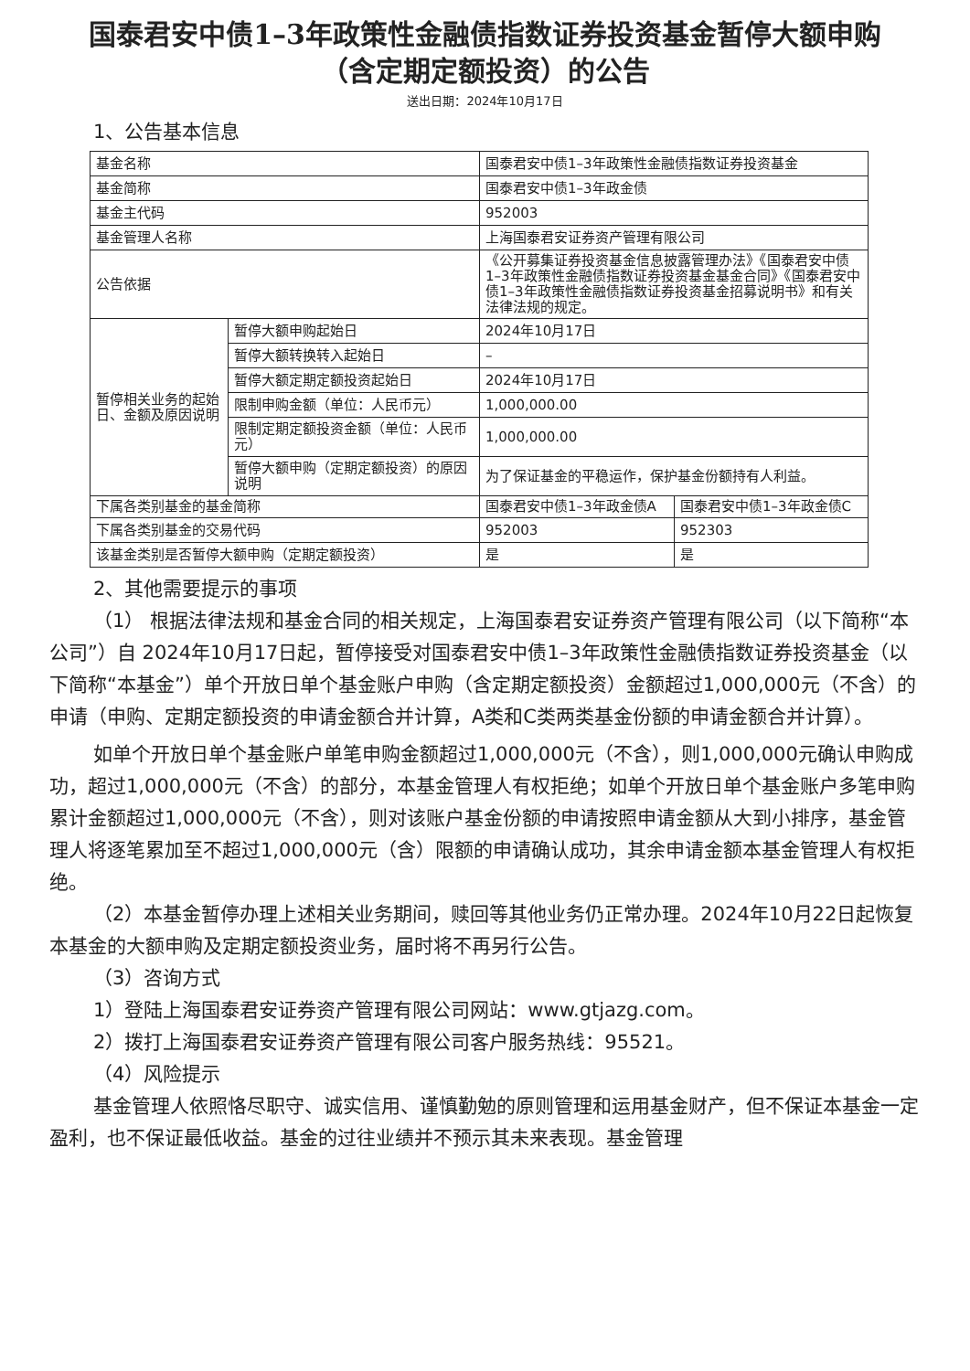国泰君安中债1–3年政策性金融债指数证券投资基金暂停大额申购
（含定期定额投资）的公告
送出日期：2024年10月17日
1、公告基本信息
| 基金名称 | | 国泰君安中债1–3年政策性金融债指数证券投资基金 | |
| 基金简称 | | 国泰君安中债1–3年政金债 | |
| 基金主代码 | | 952003 | |
| 基金管理人名称 | | 上海国泰君安证券资产管理有限公司 | |
| 公告依据 | | 《公开募集证券投资基金信息披露管理办法》《国泰君安中债1–3年政策性金融债指数证券投资基金基金合同》《国泰君安中债1–3年政策性金融债指数证券投资基金招募说明书》和有关法律法规的规定。 | |
| 暂停相关业务的起始日、金额及原因说明 | 暂停大额申购起始日 | 2024年10月17日 | |
| | 暂停大额转换转入起始日 | – | |
| | 暂停大额定期定额投资起始日 | 2024年10月17日 | |
| | 限制申购金额（单位：人民币元） | 1,000,000.00 | |
| | 限制定期定额投资金额（单位：人民币元） | 1,000,000.00 | |
| | 暂停大额申购（定期定额投资）的原因说明 | 为了保证基金的平稳运作，保护基金份额持有人利益。 | |
| 下属各类别基金的基金简称 | | 国泰君安中债1–3年政金债A | 国泰君安中债1–3年政金债C |
| 下属各类别基金的交易代码 | | 952003 | 952303 |
| 该基金类别是否暂停大额申购（定期定额投资） | | 是 | 是 |
2、其他需要提示的事项
（1） 根据法律法规和基金合同的相关规定，上海国泰君安证券资产管理有限公司（以下简称“本公司”）自 2024年10月17日起，暂停接受对国泰君安中债1–3年政策性金融债指数证券投资基金（以下简称“本基金”）单个开放日单个基金账户申购（含定期定额投资）金额超过1,000,000元（不含）的申请（申购、定期定额投资的申请金额合并计算，A类和C类两类基金份额的申请金额合并计算）。
如单个开放日单个基金账户单笔申购金额超过1,000,000元（不含），则1,000,000元确认申购成功，超过1,000,000元（不含）的部分，本基金管理人有权拒绝；如单个开放日单个基金账户多笔申购累计金额超过1,000,000元（不含），则对该账户基金份额的申请按照申请金额从大到小排序，基金管理人将逐笔累加至不超过1,000,000元（含）限额的申请确认成功，其余申请金额本基金管理人有权拒绝。
（2）本基金暂停办理上述相关业务期间，赎回等其他业务仍正常办理。2024年10月22日起恢复本基金的大额申购及定期定额投资业务，届时将不再另行公告。
（3）咨询方式
1）登陆上海国泰君安证券资产管理有限公司网站：www.gtjazg.com。
2）拨打上海国泰君安证券资产管理有限公司客户服务热线：95521。
（4）风险提示
基金管理人依照恪尽职守、诚实信用、谨慎勤勉的原则管理和运用基金财产，但不保证本基金一定盈利，也不保证最低收益。基金的过往业绩并不预示其未来表现。基金管理